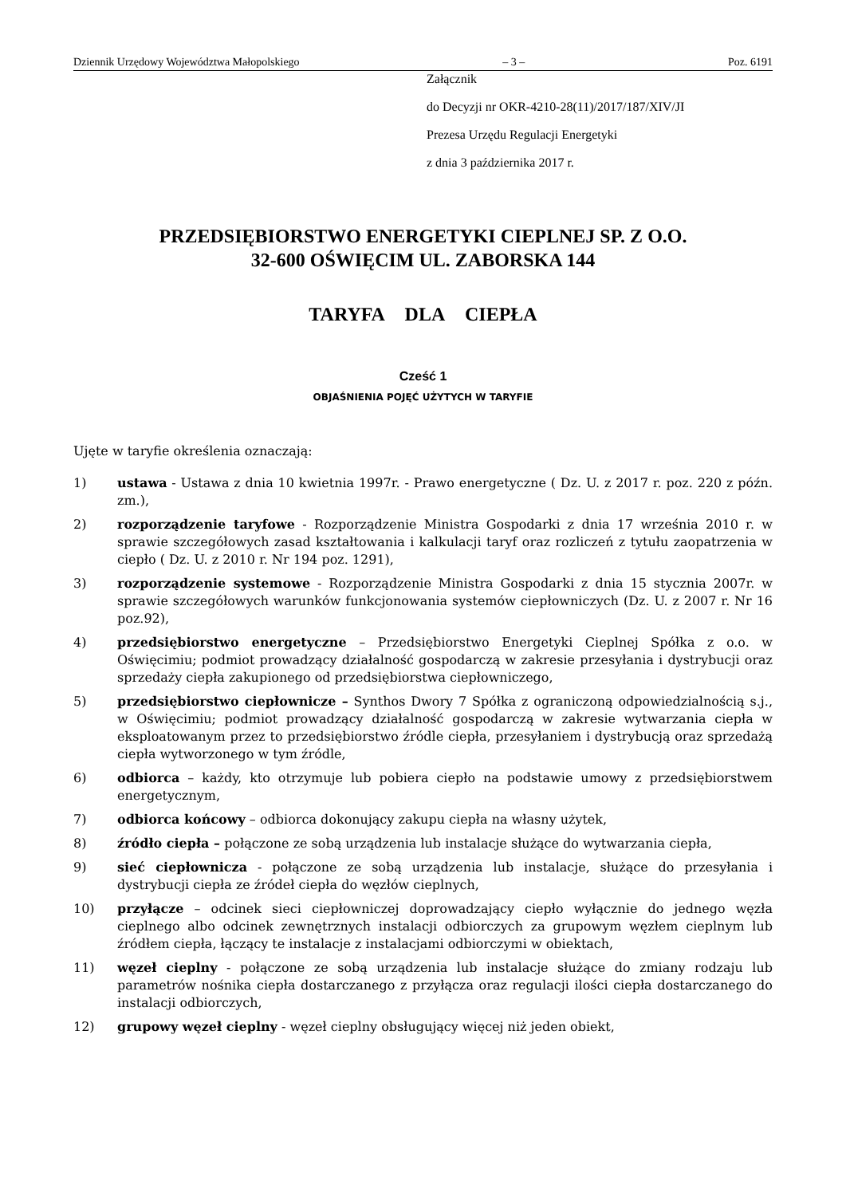Dziennik Urzędowy Województwa Małopolskiego – 3 – Poz. 6191
Załącznik
do Decyzji nr OKR-4210-28(11)/2017/187/XIV/JI
Prezesa Urzędu Regulacji Energetyki
z dnia 3 października 2017 r.
PRZEDSIĘBIORSTWO ENERGETYKI CIEPLNEJ SP. Z O.O.
32-600 OŚWIĘCIM UL. ZABORSKA 144
TARYFA DLA CIEPŁA
Cześć 1
OBJAŚNIENIA POJĘĆ UŻYTYCH W TARYFIE
Ujęte w taryfie określenia oznaczają:
1) ustawa - Ustawa z dnia 10 kwietnia 1997r. - Prawo energetyczne ( Dz. U. z 2017 r. poz. 220 z późn. zm.),
2) rozporządzenie taryfowe - Rozporządzenie Ministra Gospodarki z dnia 17 września 2010 r. w sprawie szczegółowych zasad kształtowania i kalkulacji taryf oraz rozliczeń z tytułu zaopatrzenia w ciepło ( Dz. U. z 2010 r. Nr 194 poz. 1291),
3) rozporządzenie systemowe - Rozporządzenie Ministra Gospodarki z dnia 15 stycznia 2007r. w sprawie szczegółowych warunków funkcjonowania systemów ciepłowniczych (Dz. U. z 2007 r. Nr 16 poz.92),
4) przedsiębiorstwo energetyczne – Przedsiębiorstwo Energetyki Cieplnej Spółka z o.o. w Oświęcimiu; podmiot prowadzący działalność gospodarczą w zakresie przesyłania i dystrybucji oraz sprzedaży ciepła zakupionego od przedsiębiorstwa ciepłowniczego,
5) przedsiębiorstwo ciepłownicze – Synthos Dwory 7 Spółka z ograniczoną odpowiedzialnością s.j., w Oświęcimiu; podmiot prowadzący działalność gospodarczą w zakresie wytwarzania ciepła w eksploatowanym przez to przedsiębiorstwo źródle ciepła, przesyłaniem i dystrybucją oraz sprzedażą ciepła wytworzonego w tym źródle,
6) odbiorca – każdy, kto otrzymuje lub pobiera ciepło na podstawie umowy z przedsiębiorstwem energetycznym,
7) odbiorca końcowy – odbiorca dokonujący zakupu ciepła na własny użytek,
8) źródło ciepła – połączone ze sobą urządzenia lub instalacje służące do wytwarzania ciepła,
9) sieć ciepłownicza - połączone ze sobą urządzenia lub instalacje, służące do przesyłania i dystrybucji ciepła ze źródeł ciepła do węzłów cieplnych,
10) przyłącze – odcinek sieci ciepłowniczej doprowadzający ciepło wyłącznie do jednego węzła cieplnego albo odcinek zewnętrznych instalacji odbiorczych za grupowym węzłem cieplnym lub źródłem ciepła, łączący te instalacje z instalacjami odbiorczymi w obiektach,
11) węzeł cieplny - połączone ze sobą urządzenia lub instalacje służące do zmiany rodzaju lub parametrów nośnika ciepła dostarczanego z przyłącza oraz regulacji ilości ciepła dostarczanego do instalacji odbiorczych,
12) grupowy węzeł cieplny - węzeł cieplny obsługujący więcej niż jeden obiekt,